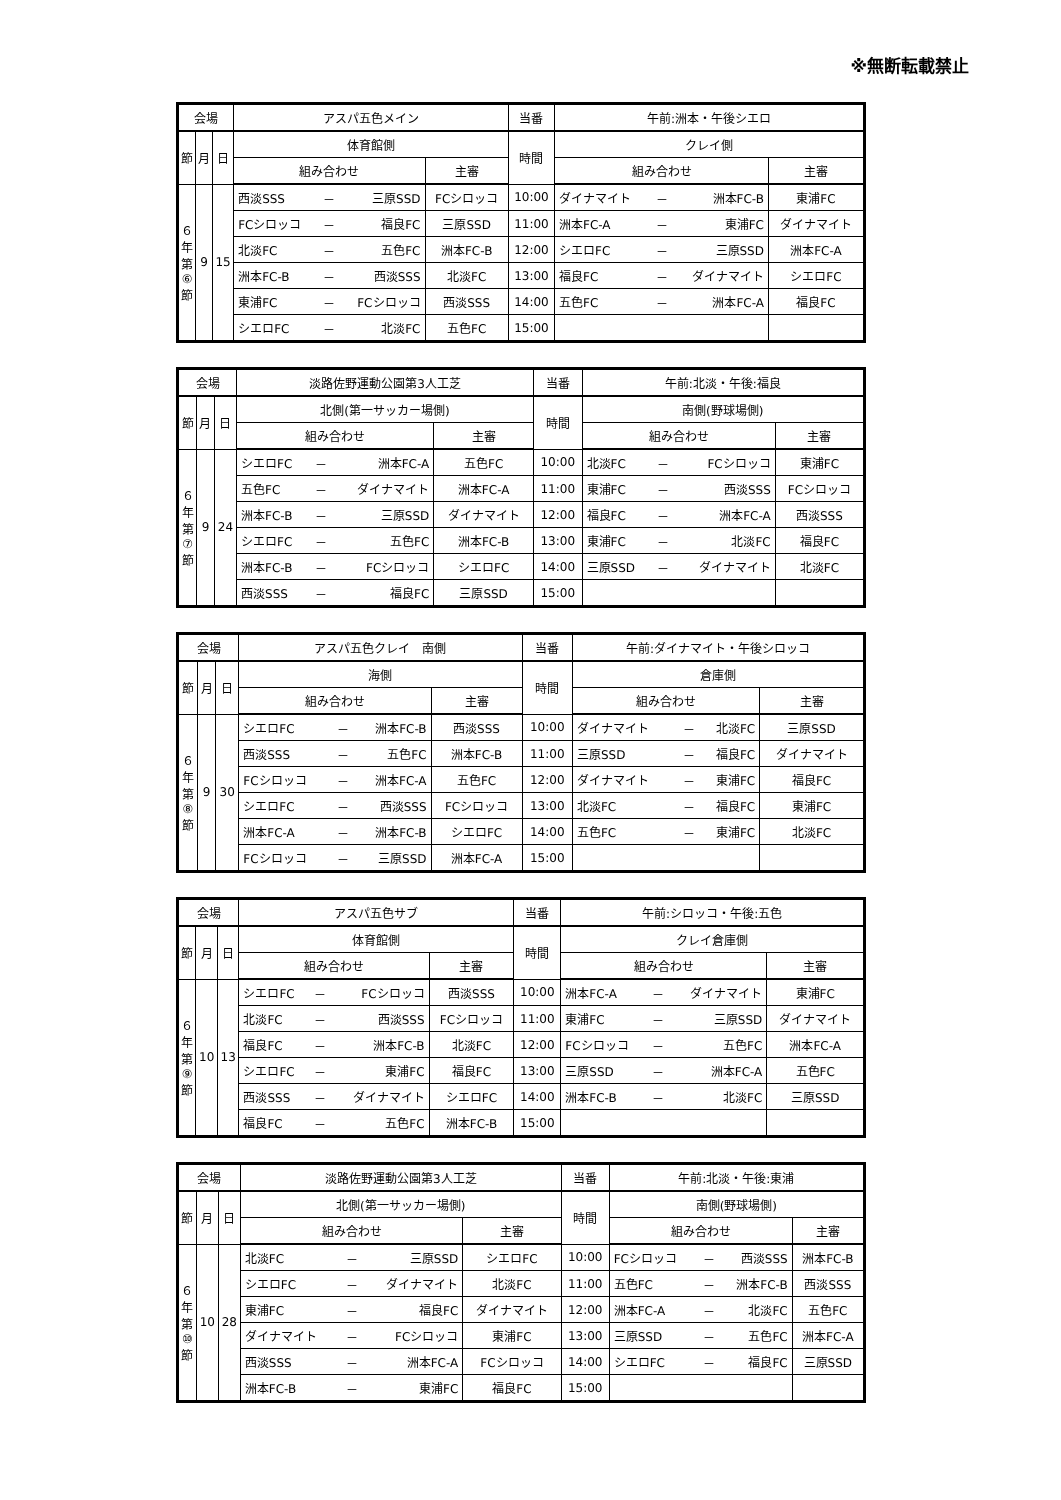※無断転載禁止
| 会場 | | | アスパ五色メイン | | | | 当番 | 午前:洲本・午後シエロ | | | |
| --- | --- | --- | --- | --- | --- | --- | --- | --- | --- | --- | --- |
| 節 | 月 | 日 | 体育館側 | | | | 時間 | クレイ側 | | | |
| | | | 組み合わせ | | | 主審 | | 組み合わせ | | | 主審 |
| ６ 年 第 ⑥ 節 | 9 | 15 | 西淡SSS | － | 三原SSD | FCシロッコ | 10:00 | ダイナマイト | － | 洲本FC-B | 東浦FC |
| | | | FCシロッコ | － | 福良FC | 三原SSD | 11:00 | 洲本FC-A | － | 東浦FC | ダイナマイト |
| | | | 北淡FC | － | 五色FC | 洲本FC-B | 12:00 | シエロFC | － | 三原SSD | 洲本FC-A |
| | | | 洲本FC-B | － | 西淡SSS | 北淡FC | 13:00 | 福良FC | － | ダイナマイト | シエロFC |
| | | | 東浦FC | － | FCシロッコ | 西淡SSS | 14:00 | 五色FC | － | 洲本FC-A | 福良FC |
| | | | シエロFC | － | 北淡FC | 五色FC | 15:00 | | | | |
| 会場 | | | 淡路佐野運動公園第3人工芝 | | | | 当番 | 午前:北淡・午後:福良 | | | |
| --- | --- | --- | --- | --- | --- | --- | --- | --- | --- | --- | --- |
| 節 | 月 | 日 | 北側(第一サッカー場側) | | | | 時間 | 南側(野球場側) | | | |
| | | | 組み合わせ | | | 主審 | | 組み合わせ | | | 主審 |
| ６ 年 第 ⑦ 節 | 9 | 24 | シエロFC | － | 洲本FC-A | 五色FC | 10:00 | 北淡FC | － | FCシロッコ | 東浦FC |
| | | | 五色FC | － | ダイナマイト | 洲本FC-A | 11:00 | 東浦FC | － | 西淡SSS | FCシロッコ |
| | | | 洲本FC-B | － | 三原SSD | ダイナマイト | 12:00 | 福良FC | － | 洲本FC-A | 西淡SSS |
| | | | シエロFC | － | 五色FC | 洲本FC-B | 13:00 | 東浦FC | － | 北淡FC | 福良FC |
| | | | 洲本FC-B | － | FCシロッコ | シエロFC | 14:00 | 三原SSD | － | ダイナマイト | 北淡FC |
| | | | 西淡SSS | － | 福良FC | 三原SSD | 15:00 | | | | |
| 会場 | | | アスパ五色クレイ 南側 | | | | 当番 | 午前:ダイナマイト・午後シロッコ | | | |
| --- | --- | --- | --- | --- | --- | --- | --- | --- | --- | --- | --- |
| 節 | 月 | 日 | 海側 | | | | 時間 | 倉庫側 | | | |
| | | | 組み合わせ | | | 主審 | | 組み合わせ | | | 主審 |
| ６ 年 第 ⑧ 節 | 9 | 30 | シエロFC | － | 洲本FC-B | 西淡SSS | 10:00 | ダイナマイト | － | 北淡FC | 三原SSD |
| | | | 西淡SSS | － | 五色FC | 洲本FC-B | 11:00 | 三原SSD | － | 福良FC | ダイナマイト |
| | | | FCシロッコ | － | 洲本FC-A | 五色FC | 12:00 | ダイナマイト | － | 東浦FC | 福良FC |
| | | | シエロFC | － | 西淡SSS | FCシロッコ | 13:00 | 北淡FC | － | 福良FC | 東浦FC |
| | | | 洲本FC-A | － | 洲本FC-B | シエロFC | 14:00 | 五色FC | － | 東浦FC | 北淡FC |
| | | | FCシロッコ | － | 三原SSD | 洲本FC-A | 15:00 | | | | |
| 会場 | | | アスパ五色サブ | | | | 当番 | 午前:シロッコ・午後:五色 | | | |
| --- | --- | --- | --- | --- | --- | --- | --- | --- | --- | --- | --- |
| 節 | 月 | 日 | 体育館側 | | | | 時間 | クレイ倉庫側 | | | |
| | | | 組み合わせ | | | 主審 | | 組み合わせ | | | 主審 |
| ６ 年 第 ⑨ 節 | 10 | 13 | シエロFC | － | FCシロッコ | 西淡SSS | 10:00 | 洲本FC-A | － | ダイナマイト | 東浦FC |
| | | | 北淡FC | － | 西淡SSS | FCシロッコ | 11:00 | 東浦FC | － | 三原SSD | ダイナマイト |
| | | | 福良FC | － | 洲本FC-B | 北淡FC | 12:00 | FCシロッコ | － | 五色FC | 洲本FC-A |
| | | | シエロFC | － | 東浦FC | 福良FC | 13:00 | 三原SSD | － | 洲本FC-A | 五色FC |
| | | | 西淡SSS | － | ダイナマイト | シエロFC | 14:00 | 洲本FC-B | － | 北淡FC | 三原SSD |
| | | | 福良FC | － | 五色FC | 洲本FC-B | 15:00 | | | | |
| 会場 | | | 淡路佐野運動公園第3人工芝 | | | | 当番 | 午前:北淡・午後:東浦 | | | |
| --- | --- | --- | --- | --- | --- | --- | --- | --- | --- | --- | --- |
| 節 | 月 | 日 | 北側(第一サッカー場側) | | | | 時間 | 南側(野球場側) | | | |
| | | | 組み合わせ | | | 主審 | | 組み合わせ | | | 主審 |
| ６ 年 第 ⑩ 節 | 10 | 28 | 北淡FC | － | 三原SSD | シエロFC | 10:00 | FCシロッコ | － | 西淡SSS | 洲本FC-B |
| | | | シエロFC | － | ダイナマイト | 北淡FC | 11:00 | 五色FC | － | 洲本FC-B | 西淡SSS |
| | | | 東浦FC | － | 福良FC | ダイナマイト | 12:00 | 洲本FC-A | － | 北淡FC | 五色FC |
| | | | ダイナマイト | － | FCシロッコ | 東浦FC | 13:00 | 三原SSD | － | 五色FC | 洲本FC-A |
| | | | 西淡SSS | － | 洲本FC-A | FCシロッコ | 14:00 | シエロFC | － | 福良FC | 三原SSD |
| | | | 洲本FC-B | － | 東浦FC | 福良FC | 15:00 | | | | |